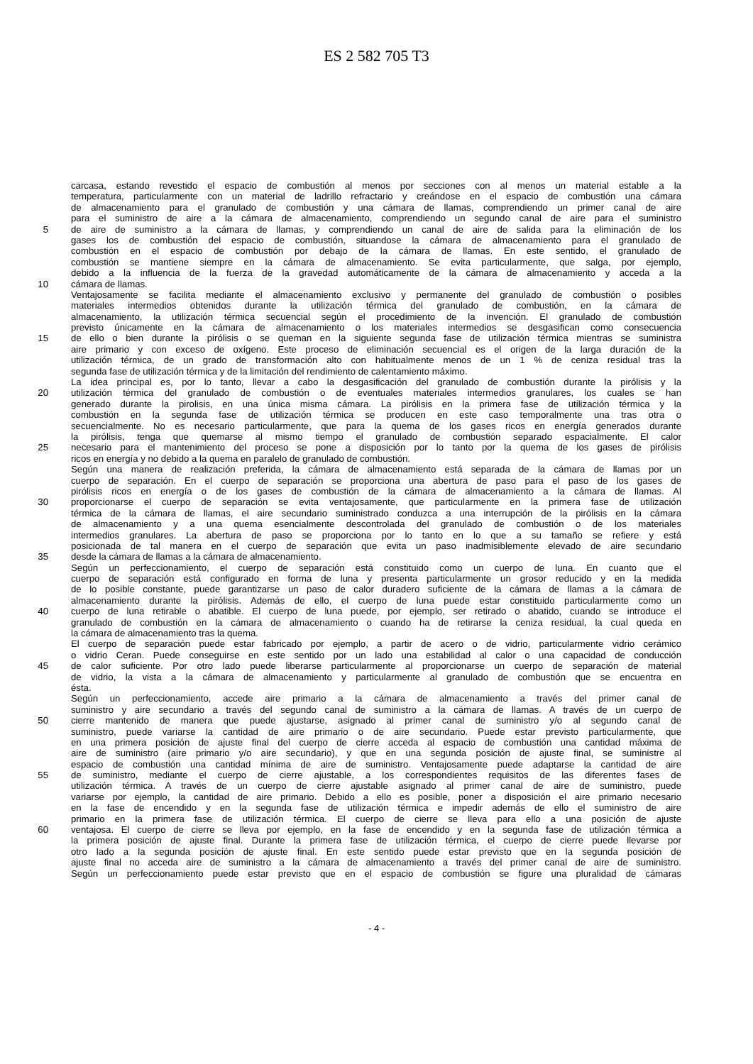ES 2 582 705 T3
carcasa, estando revestido el espacio de combustión al menos por secciones con al menos un material estable a la
temperatura, particularmente con un material de ladrillo refractario y creándose en el espacio de combustión una cámara
de almacenamiento para el granulado de combustión y una cámara de llamas, comprendiendo un primer canal de aire
para el suministro de aire a la cámara de almacenamiento, comprendiendo un segundo canal de aire para el suministro
5 de aire de suministro a la cámara de llamas, y comprendiendo un canal de aire de salida para la eliminación de los
gases los de combustión del espacio de combustión, situandose la cámara de almacenamiento para el granulado de
combustión en el espacio de combustión por debajo de la cámara de llamas. En este sentido, el granulado de
combustión se mantiene siempre en la cámara de almacenamiento. Se evita particularmente, que salga, por ejemplo,
debido a la influencia de la fuerza de la gravedad automáticamente de la cámara de almacenamiento y acceda a la
10 cámara de llamas.
Ventajosamente se facilita mediante el almacenamiento exclusivo y permanente del granulado de combustión o posibles
materiales intermedios obtenidos durante la utilización térmica del granulado de combustión, en la cámara de
almacenamiento, la utilización térmica secuencial según el procedimiento de la invención. El granulado de combustión
previsto únicamente en la cámara de almacenamiento o los materiales intermedios se desgasifican como consecuencia
15 de ello o bien durante la pirólisis o se queman en la siguiente segunda fase de utilización térmica mientras se suministra
aire primario y con exceso de oxígeno. Este proceso de eliminación secuencial es el origen de la larga duración de la
utilización térmica, de un grado de transformación alto con habitualmente menos de un 1 % de ceniza residual tras la
segunda fase de utilización térmica y de la limitación del rendimiento de calentamiento máximo.
La idea principal es, por lo tanto, llevar a cabo la desgasificación del granulado de combustión durante la pirólisis y la
20 utilización térmica del granulado de combustión o de eventuales materiales intermedios granulares, los cuales se han
generado durante la pirolisis, en una única misma cámara. La pirólisis en la primera fase de utilización térmica y la
combustión en la segunda fase de utilización térmica se producen en este caso temporalmente una tras otra o
secuencialmente. No es necesario particularmente, que para la quema de los gases ricos en energía generados durante
la pirólisis, tenga que quemarse al mismo tiempo el granulado de combustión separado espacialmente. El calor
25 necesario para el mantenimiento del proceso se pone a disposición por lo tanto por la quema de los gases de pirólisis
ricos en energía y no debido a la quema en paralelo de granulado de combustión.
Según una manera de realización preferida, la cámara de almacenamiento está separada de la cámara de llamas por un
cuerpo de separación. En el cuerpo de separación se proporciona una abertura de paso para el paso de los gases de
pirólisis ricos en energía o de los gases de combustión de la cámara de almacenamiento a la cámara de llamas. Al
30 proporcionarse el cuerpo de separación se evita ventajosamente, que particularmente en la primera fase de utilización
térmica de la cámara de llamas, el aire secundario suministrado conduzca a una interrupción de la pirólisis en la cámara
de almacenamiento y a una quema esencialmente descontrolada del granulado de combustión o de los materiales
intermedios granulares. La abertura de paso se proporciona por lo tanto en lo que a su tamaño se refiere y está
posicionada de tal manera en el cuerpo de separación que evita un paso inadmisiblemente elevado de aire secundario
35 desde la cámara de llamas a la cámara de almacenamiento.
Según un perfeccionamiento, el cuerpo de separación está constituido como un cuerpo de luna. En cuanto que el
cuerpo de separación está configurado en forma de luna y presenta particularmente un grosor reducido y en la medida
de lo posible constante, puede garantizarse un paso de calor duradero suficiente de la cámara de llamas a la cámara de
almacenamiento durante la pirólisis. Además de ello, el cuerpo de luna puede estar constituido particularmente como un
40 cuerpo de luna retirable o abatible. El cuerpo de luna puede, por ejemplo, ser retirado o abatido, cuando se introduce el
granulado de combustión en la cámara de almacenamiento o cuando ha de retirarse la ceniza residual, la cual queda en
la cámara de almacenamiento tras la quema.
El cuerpo de separación puede estar fabricado por ejemplo, a partir de acero o de vidrio, particularmente vidrio cerámico
o vidrio Ceran. Puede conseguirse en este sentido por un lado una estabilidad al calor o una capacidad de conducción
45 de calor suficiente. Por otro lado puede liberarse particularmente al proporcionarse un cuerpo de separación de material
de vidrio, la vista a la cámara de almacenamiento y particularmente al granulado de combustión que se encuentra en
ésta.
Según un perfeccionamiento, accede aire primario a la cámara de almacenamiento a través del primer canal de
suministro y aire secundario a través del segundo canal de suministro a la cámara de llamas. A través de un cuerpo de
50 cierre mantenido de manera que puede ajustarse, asignado al primer canal de suministro y/o al segundo canal de
suministro, puede variarse la cantidad de aire primario o de aire secundario. Puede estar previsto particularmente, que
en una primera posición de ajuste final del cuerpo de cierre acceda al espacio de combustión una cantidad máxima de
aire de suministro (aire primario y/o aire secundario), y que en una segunda posición de ajuste final, se suministre al
espacio de combustión una cantidad mínima de aire de suministro. Ventajosamente puede adaptarse la cantidad de aire
55 de suministro, mediante el cuerpo de cierre ajustable, a los correspondientes requisitos de las diferentes fases de
utilización térmica. A través de un cuerpo de cierre ajustable asignado al primer canal de aire de suministro, puede
variarse por ejemplo, la cantidad de aire primario. Debido a ello es posible, poner a disposición el aire primario necesario
en la fase de encendido y en la segunda fase de utilización térmica e impedir además de ello el suministro de aire
primario en la primera fase de utilización térmica. El cuerpo de cierre se lleva para ello a una posición de ajuste
60 ventajosa. El cuerpo de cierre se lleva por ejemplo, en la fase de encendido y en la segunda fase de utilización térmica a
la primera posición de ajuste final. Durante la primera fase de utilización térmica, el cuerpo de cierre puede llevarse por
otro lado a la segunda posición de ajuste final. En este sentido puede estar previsto que en la segunda posición de
ajuste final no acceda aire de suministro a la cámara de almacenamiento a través del primer canal de aire de suministro.
Según un perfeccionamiento puede estar previsto que en el espacio de combustión se figure una pluralidad de cámaras
- 4 -